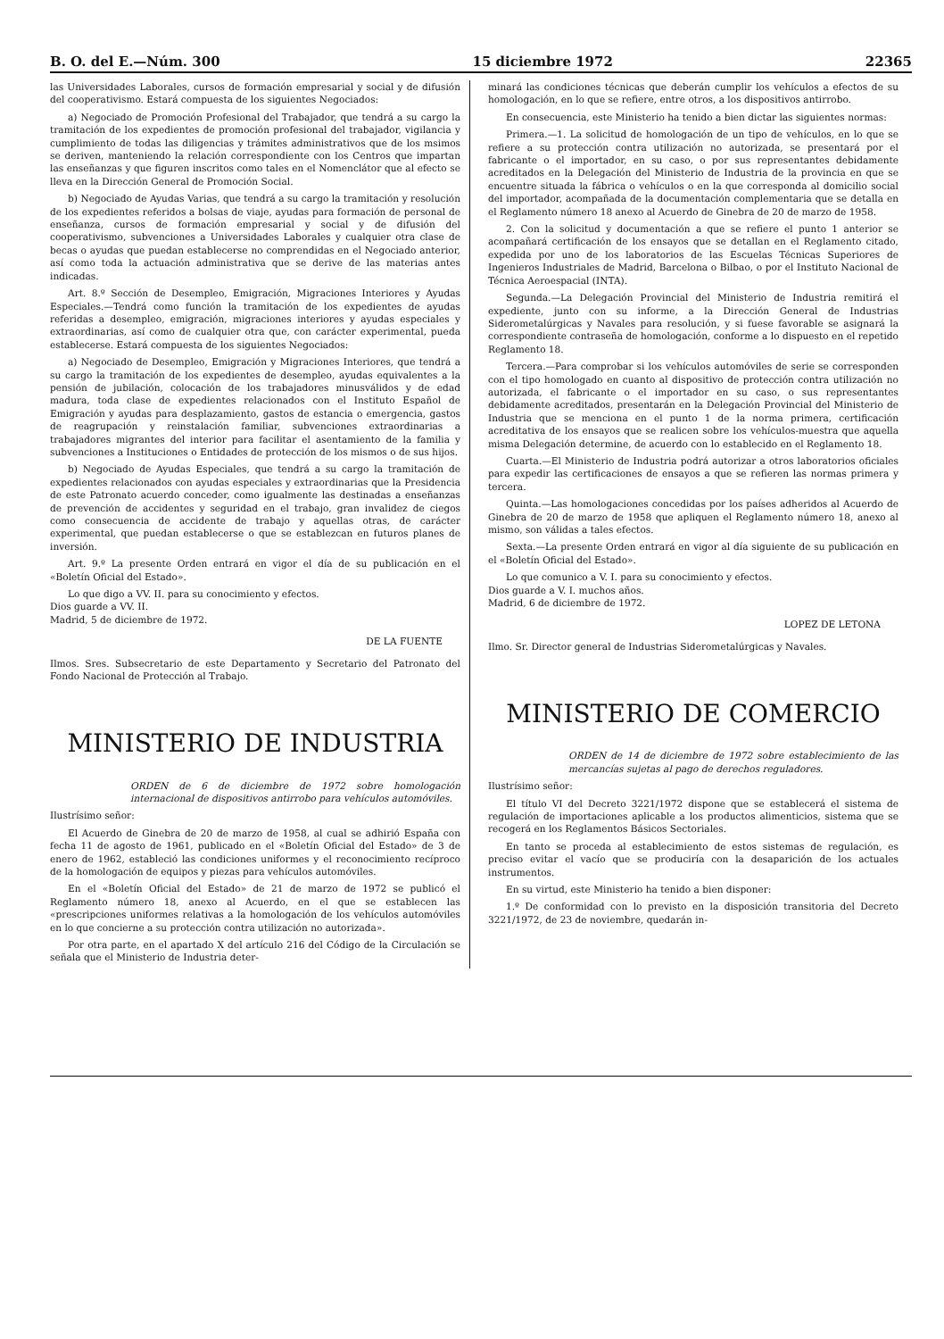B. O. del E.—Núm. 300 15 diciembre 1972 22365
las Universidades Laborales, cursos de formación empresarial y social y de difusión del cooperativismo. Estará compuesta de los siguientes Negociados:
a) Negociado de Promoción Profesional del Trabajador, que tendrá a su cargo la tramitación de los expedientes de promoción profesional del trabajador, vigilancia y cumplimiento de todas las diligencias y trámites administrativos que de los msimos se deriven, manteniendo la relación correspondiente con los Centros que impartan las enseñanzas y que figuren inscritos como tales en el Nomenclátor que al efecto se lleva en la Dirección General de Promoción Social.
b) Negociado de Ayudas Varias, que tendrá a su cargo la tramitación y resolución de los expedientes referidos a bolsas de viaje, ayudas para formación de personal de enseñanza, cursos de formación empresarial y social y de difusión del cooperativismo, subvenciones a Universidades Laborales y cualquier otra clase de becas o ayudas que puedan establecerse no comprendidas en el Negociado anterior, así como toda la actuación administrativa que se derive de las materias antes indicadas.
Art. 8.º Sección de Desempleo, Emigración, Migraciones Interiores y Ayudas Especiales.—Tendrá como función la tramitación de los expedientes de ayudas referidas a desempleo, emigración, migraciones interiores y ayudas especiales y extraordinarias, así como de cualquier otra que, con carácter experimental, pueda establecerse. Estará compuesta de los siguientes Negociados:
a) Negociado de Desempleo, Emigración y Migraciones Interiores, que tendrá a su cargo la tramitación de los expedientes de desempleo, ayudas equivalentes a la pensión de jubilación, colocación de los trabajadores minusválidos y de edad madura, toda clase de expedientes relacionados con el Instituto Español de Emigración y ayudas para desplazamiento, gastos de estancia o emergencia, gastos de reagrupación y reinstalación familiar, subvenciones extraordinarias a trabajadores migrantes del interior para facilitar el asentamiento de la familia y subvenciones a Instituciones o Entidades de protección de los mismos o de sus hijos.
b) Negociado de Ayudas Especiales, que tendrá a su cargo la tramitación de expedientes relacionados con ayudas especiales y extraordinarias que la Presidencia de este Patronato acuerdo conceder, como igualmente las destinadas a enseñanzas de prevención de accidentes y seguridad en el trabajo, gran invalidez de ciegos como consecuencia de accidente de trabajo y aquellas otras, de carácter experimental, que puedan establecerse o que se establezcan en futuros planes de inversión.
Art. 9.º La presente Orden entrará en vigor el día de su publicación en el «Boletín Oficial del Estado».
Lo que digo a VV. II. para su conocimiento y efectos.
Dios guarde a VV. II.
Madrid, 5 de diciembre de 1972.
DE LA FUENTE
Ilmos. Sres. Subsecretario de este Departamento y Secretario del Patronato del Fondo Nacional de Protección al Trabajo.
MINISTERIO DE INDUSTRIA
ORDEN de 6 de diciembre de 1972 sobre homologación internacional de dispositivos antirrobo para vehículos automóviles.
Ilustrísimo señor:
El Acuerdo de Ginebra de 20 de marzo de 1958, al cual se adhirió España con fecha 11 de agosto de 1961, publicado en el «Boletín Oficial del Estado» de 3 de enero de 1962, estableció las condiciones uniformes y el reconocimiento recíproco de la homologación de equipos y piezas para vehículos automóviles.
En el «Boletín Oficial del Estado» de 21 de marzo de 1972 se publicó el Reglamento número 18, anexo al Acuerdo, en el que se establecen las «prescripciones uniformes relativas a la homologación de los vehículos automóviles en lo que concierne a su protección contra utilización no autorizada».
Por otra parte, en el apartado X del artículo 216 del Código de la Circulación se señala que el Ministerio de Industria deter-
minará las condiciones técnicas que deberán cumplir los vehículos a efectos de su homologación, en lo que se refiere, entre otros, a los dispositivos antirrobo.
En consecuencia, este Ministerio ha tenido a bien dictar las siguientes normas:
Primera.—1. La solicitud de homologación de un tipo de vehículos, en lo que se refiere a su protección contra utilización no autorizada, se presentará por el fabricante o el importador, en su caso, o por sus representantes debidamente acreditados en la Delegación del Ministerio de Industria de la provincia en que se encuentre situada la fábrica o vehículos o en la que corresponda al domicilio social del importador, acompañada de la documentación complementaria que se detalla en el Reglamento número 18 anexo al Acuerdo de Ginebra de 20 de marzo de 1958.
2. Con la solicitud y documentación a que se refiere el punto 1 anterior se acompañará certificación de los ensayos que se detallan en el Reglamento citado, expedida por uno de los laboratorios de las Escuelas Técnicas Superiores de Ingenieros Industriales de Madrid, Barcelona o Bilbao, o por el Instituto Nacional de Técnica Aeroespacial (INTA).
Segunda.—La Delegación Provincial del Ministerio de Industria remitirá el expediente, junto con su informe, a la Dirección General de Industrias Siderometalúrgicas y Navales para resolución, y si fuese favorable se asignará la correspondiente contraseña de homologación, conforme a lo dispuesto en el repetido Reglamento 18.
Tercera.—Para comprobar si los vehículos automóviles de serie se corresponden con el tipo homologado en cuanto al dispositivo de protección contra utilización no autorizada, el fabricante o el importador en su caso, o sus representantes debidamente acreditados, presentarán en la Delegación Provincial del Ministerio de Industria que se menciona en el punto 1 de la norma primera, certificación acreditativa de los ensayos que se realicen sobre los vehículos-muestra que aquella misma Delegación determine, de acuerdo con lo establecido en el Reglamento 18.
Cuarta.—El Ministerio de Industria podrá autorizar a otros laboratorios oficiales para expedir las certificaciones de ensayos a que se refieren las normas primera y tercera.
Quinta.—Las homologaciones concedidas por los países adheridos al Acuerdo de Ginebra de 20 de marzo de 1958 que apliquen el Reglamento número 18, anexo al mismo, son válidas a tales efectos.
Sexta.—La presente Orden entrará en vigor al día siguiente de su publicación en el «Boletín Oficial del Estado».
Lo que comunico a V. I. para su conocimiento y efectos.
Dios guarde a V. I. muchos años.
Madrid, 6 de diciembre de 1972.
LOPEZ DE LETONA
Ilmo. Sr. Director general de Industrias Siderometalúrgicas y Navales.
MINISTERIO DE COMERCIO
ORDEN de 14 de diciembre de 1972 sobre establecimiento de las mercancías sujetas al pago de derechos reguladores.
Ilustrísimo señor:
El título VI del Decreto 3221/1972 dispone que se establecerá el sistema de regulación de importaciones aplicable a los productos alimenticios, sistema que se recogerá en los Reglamentos Básicos Sectoriales.
En tanto se proceda al establecimiento de estos sistemas de regulación, es preciso evitar el vacío que se produciría con la desaparición de los actuales instrumentos.
En su virtud, este Ministerio ha tenido a bien disponer:
1.º De conformidad con lo previsto en la disposición transitoria del Decreto 3221/1972, de 23 de noviembre, quedarán in-